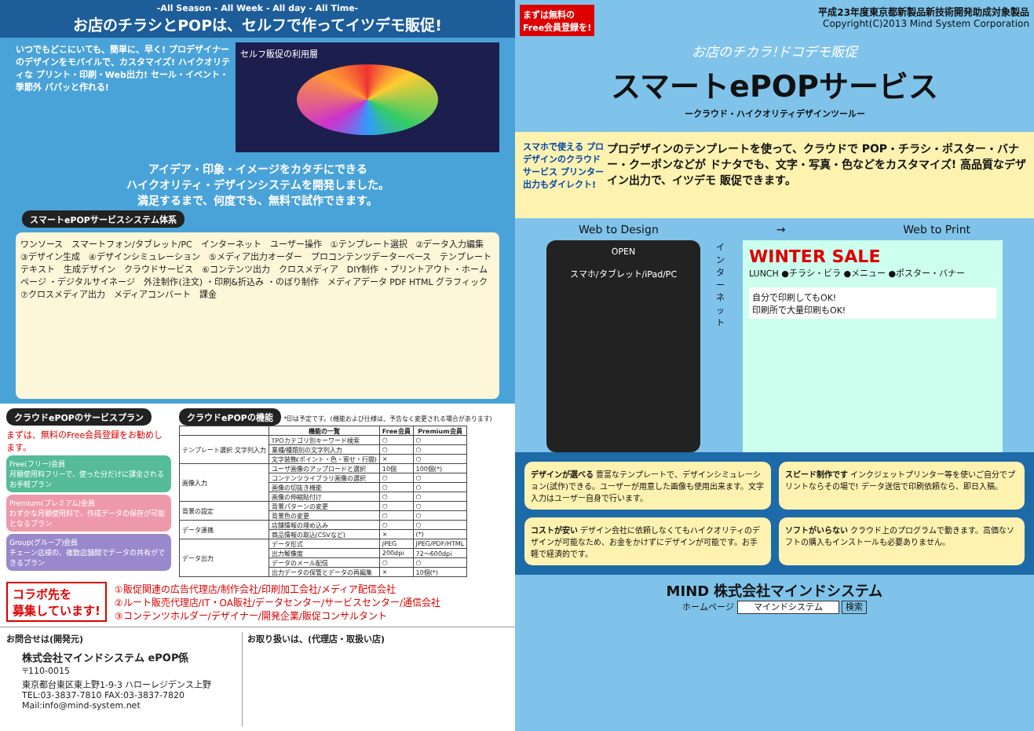-All Season - All Week - All day - All Time-
お店のチラシとPOPは、セルフで作ってイツデモ販促!
いつでもどこにいても、簡単に、早く! プロデザイナーのデザインをモバイルで、カスタマイズ! ハイクオリティな プリント・印刷・Web出力! セール・イベント・季節外 パパッと作れる!
セルフ販促の利用層
アイデア・印象・イメージをカタチにできる
ハイクオリティ・デザインシステムを開発しました。
満足するまで、何度でも、無料で試作できます。
スマートePOPサービスシステム体系
ワンソース　スマートフォン/タブレット/PC　インターネット　ユーザー操作　①テンプレート選択　②データ入力編集　③デザイン生成　④デザインシミュレーション　⑤メディア出力オーダー　プロコンテンツデーターベース　テンプレート　テキスト　生成デザイン　クラウドサービス　⑥コンテンツ出力　クロスメディア　DIY制作 ・プリントアウト ・ホームページ ・デジタルサイネージ　外注制作(注文) ・印刷&折込み ・のぼり制作　メディアデータ PDF HTML グラフィック　⑦クロスメディア出力　メディアコンバート　課金
クラウドePOPのサービスプラン
まずは、無料のFree会員登録をお勧めします。
Free(フリー)会員
月額使用料フリーで、使った分だけに課金されるお手軽プラン
Premium(プレミアム)会員
わずかな月額使用料で、作成データの保存が可能となるプラン
Group(グループ)会員
チェーン店様の、複数店舗間でデータの共有ができるプラン
クラウドePOPの機能 *印は予定です。(機能および仕様は、予告なく変更される場合があります)
| | 機能の一覧 | Free会員 | Premium会員 |
| --- | --- | --- | --- |
| テンプレート選択 文字列入力 | TPOカテゴリ別キーワード検索 | ○ | ○ |
| | 業種/種類別の文字列入力 | ○ | ○ |
| | 文字装飾(ポイント・色・寄せ・行間) | × | ○ |
| 画像入力 | ユーザ画像のアップロードと選択 | 10個 | 100個(*) |
| | コンテンツライブラリ画像の選択 | ○ | ○ |
| | 画像の切抜き機能 | ○ | ○ |
| | 画像の伸縮貼付け | ○ | ○ |
| 背景の設定 | 背景パターンの変更 | ○ | ○ |
| | 背景色の変更 | ○ | ○ |
| データ連携 | 店舗情報の埋め込み | ○ | ○ |
| | 商品情報の取込(CSVなど) | × | (*) |
| データ出力 | データ形式 | JPEG | JPEG/PDF/HTML |
| | 出力解像度 | 200dpi | 72〜600dpi |
| | データのメール配信 | ○ | ○ |
| | 出力データの保管とデータの再編集 | × | 10個(*) |
コラボ先を
募集しています!
①販促関連の広告代理店/制作会社/印刷加工会社/メディア配信会社
②ルート販売代理店/IT・OA販社/データセンター/サービスセンター/通信会社
③コンテンツホルダー/デザイナー/開発企業/販促コンサルタント
お問合せは(開発元)
株式会社マインドシステム ePOP係
〒110-0015
東京都台東区東上野1-9-3 ハローレジデンス上野
TEL:03-3837-7810 FAX:03-3837-7820
Mail:info@mind-system.net
お取り扱いは、(代理店・取扱い店)
まずは無料の
Free会員登録を!
平成23年度東京都新製品新技術開発助成対象製品
Copyright(C)2013 Mind System Corporation
お店のチカラ!ドコデモ販促
スマートePOPサービス
ークラウド・ハイクオリティデザインツールー
スマホで使える プロデザインのクラウドサービス プリンター出力もダイレクト!
プロデザインのテンプレートを使って、クラウドで POP・チラシ・ポスター・バナー・クーポンなどが ドナタでも、文字・写真・色などをカスタマイズ! 高品質なデザイン出力で、イツデモ 販促できます。
Web to Design → Web to Print
OPEN
スマホ/タブレット/iPad/PC
インターネット
WINTER SALE
LUNCH ●チラシ・ビラ ●メニュー ●ポスター・バナー
自分で印刷してもOK!
印刷所で大量印刷もOK!
デザインが選べる 豊富なテンプレートで、デザインシミュレーション(試作)できる。ユーザーが用意した画像も使用出来ます。文字入力はユーザー自身で行います。
スピード制作です インクジェットプリンター等を使いご自分でプリントならその場で! データ送信で印刷依頼なら、即日入稿。
コストが安い デザイン会社に依頼しなくてもハイクオリティのデザインが可能なため、お金をかけずにデザインが可能です。お手軽で経済的です。
ソフトがいらない クラウド上のプログラムで動きます。高価なソフトの購入もインストールも必要ありません。
MIND 株式会社マインドシステム
ホームページ マインドシステム 検索